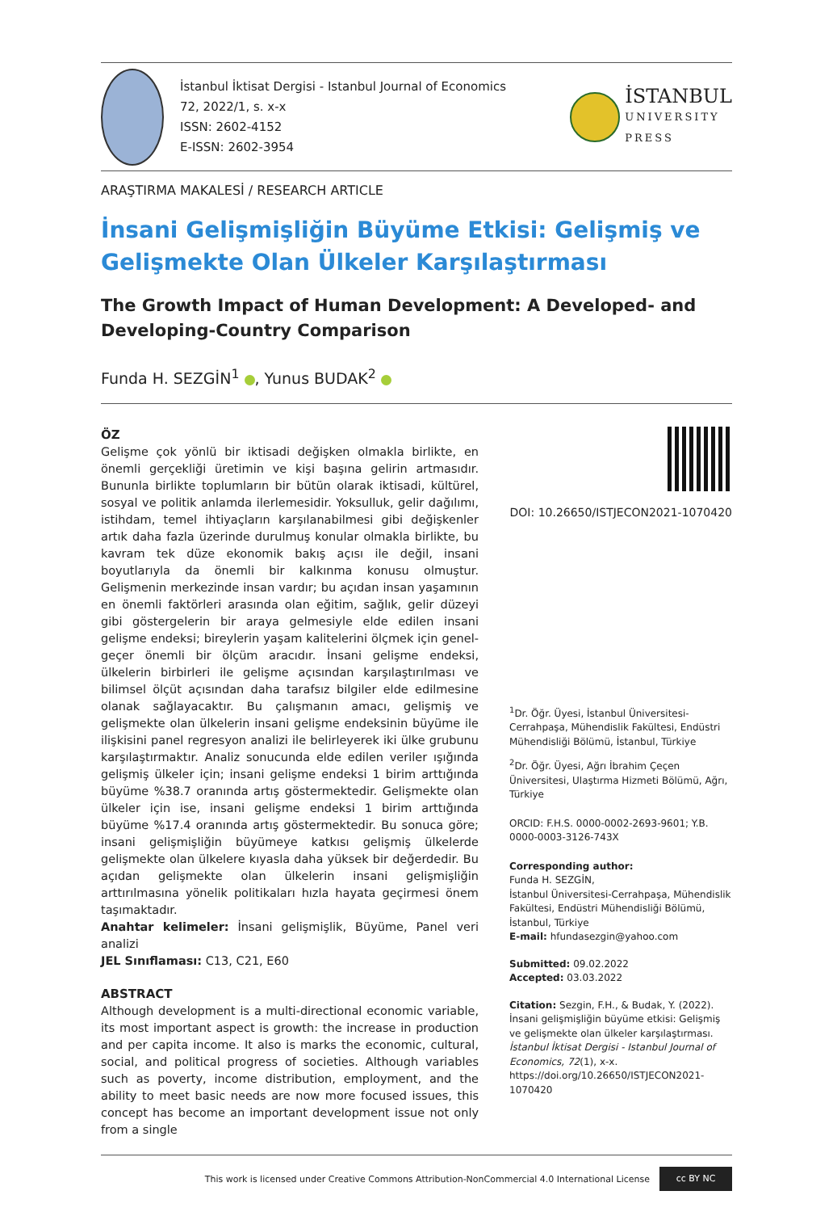İstanbul İktisat Dergisi - Istanbul Journal of Economics
72, 2022/1, s. x-x
ISSN: 2602-4152
E-ISSN: 2602-3954
İSTANBUL
UNIVERSITY
PRESS
ARAŞTIRMA MAKALESİ / RESEARCH ARTICLE
İnsani Gelişmişliğin Büyüme Etkisi: Gelişmiş ve Gelişmekte Olan Ülkeler Karşılaştırması
The Growth Impact of Human Development: A Developed- and Developing-Country Comparison
Funda H. SEZGİN<sup>1</sup> , Yunus BUDAK<sup>2</sup>
ÖZ
Gelişme çok yönlü bir iktisadi değişken olmakla birlikte, en önemli gerçekliği üretimin ve kişi başına gelirin artmasıdır. Bununla birlikte toplumların bir bütün olarak iktisadi, kültürel, sosyal ve politik anlamda ilerlemesidir. Yoksulluk, gelir dağılımı, istihdam, temel ihtiyaçların karşılanabilmesi gibi değişkenler artık daha fazla üzerinde durulmuş konular olmakla birlikte, bu kavram tek düze ekonomik bakış açısı ile değil, insani boyutlarıyla da önemli bir kalkınma konusu olmuştur. Gelişmenin merkezinde insan vardır; bu açıdan insan yaşamının en önemli faktörleri arasında olan eğitim, sağlık, gelir düzeyi gibi göstergelerin bir araya gelmesiyle elde edilen insani gelişme endeksi; bireylerin yaşam kalitelerini ölçmek için genel-geçer önemli bir ölçüm aracıdır. İnsani gelişme endeksi, ülkelerin birbirleri ile gelişme açısından karşılaştırılması ve bilimsel ölçüt açısından daha tarafsız bilgiler elde edilmesine olanak sağlayacaktır. Bu çalışmanın amacı, gelişmiş ve gelişmekte olan ülkelerin insani gelişme endeksinin büyüme ile ilişkisini panel regresyon analizi ile belirleyerek iki ülke grubunu karşılaştırmaktır. Analiz sonucunda elde edilen veriler ışığında gelişmiş ülkeler için; insani gelişme endeksi 1 birim arttığında büyüme %38.7 oranında artış göstermektedir. Gelişmekte olan ülkeler için ise, insani gelişme endeksi 1 birim arttığında büyüme %17.4 oranında artış göstermektedir. Bu sonuca göre; insani gelişmişliğin büyümeye katkısı gelişmiş ülkelerde gelişmekte olan ülkelere kıyasla daha yüksek bir değerdedir. Bu açıdan gelişmekte olan ülkelerin insani gelişmişliğin arttırılmasına yönelik politikaları hızla hayata geçirmesi önem taşımaktadır.
Anahtar kelimeler: İnsani gelişmişlik, Büyüme, Panel veri analizi
JEL Sınıflaması: C13, C21, E60
ABSTRACT
Although development is a multi-directional economic variable, its most important aspect is growth: the increase in production and per capita income. It also is marks the economic, cultural, social, and political progress of societies. Although variables such as poverty, income distribution, employment, and the ability to meet basic needs are now more focused issues, this concept has become an important development issue not only from a single
DOI: 10.26650/ISTJECON2021-1070420
<sup>1</sup> Dr. Öğr. Üyesi, İstanbul Üniversitesi-Cerrahpaşa, Mühendislik Fakültesi, Endüstri Mühendisliği Bölümü, İstanbul, Türkiye
<sup>2</sup> Dr. Öğr. Üyesi, Ağrı İbrahim Çeçen Üniversitesi, Ulaştırma Hizmeti Bölümü, Ağrı, Türkiye
ORCID: F.H.S. 0000-0002-2693-9601; Y.B. 0000-0003-3126-743X
Corresponding author:
Funda H. SEZGİN,
İstanbul Üniversitesi-Cerrahpaşa, Mühendislik Fakültesi, Endüstri Mühendisliği Bölümü, İstanbul, Türkiye
E-mail: hfundasezgin@yahoo.com
Submitted: 09.02.2022
Accepted: 03.03.2022
Citation: Sezgin, F.H., & Budak, Y. (2022). İnsani gelişmişliğin büyüme etkisi: Gelişmiş ve gelişmekte olan ülkeler karşılaştırması. İstanbul İktisat Dergisi - Istanbul Journal of Economics, 72(1), x-x. https://doi.org/10.26650/ISTJECON2021-1070420
This work is licensed under Creative Commons Attribution-NonCommercial 4.0 International License
cc BY NC